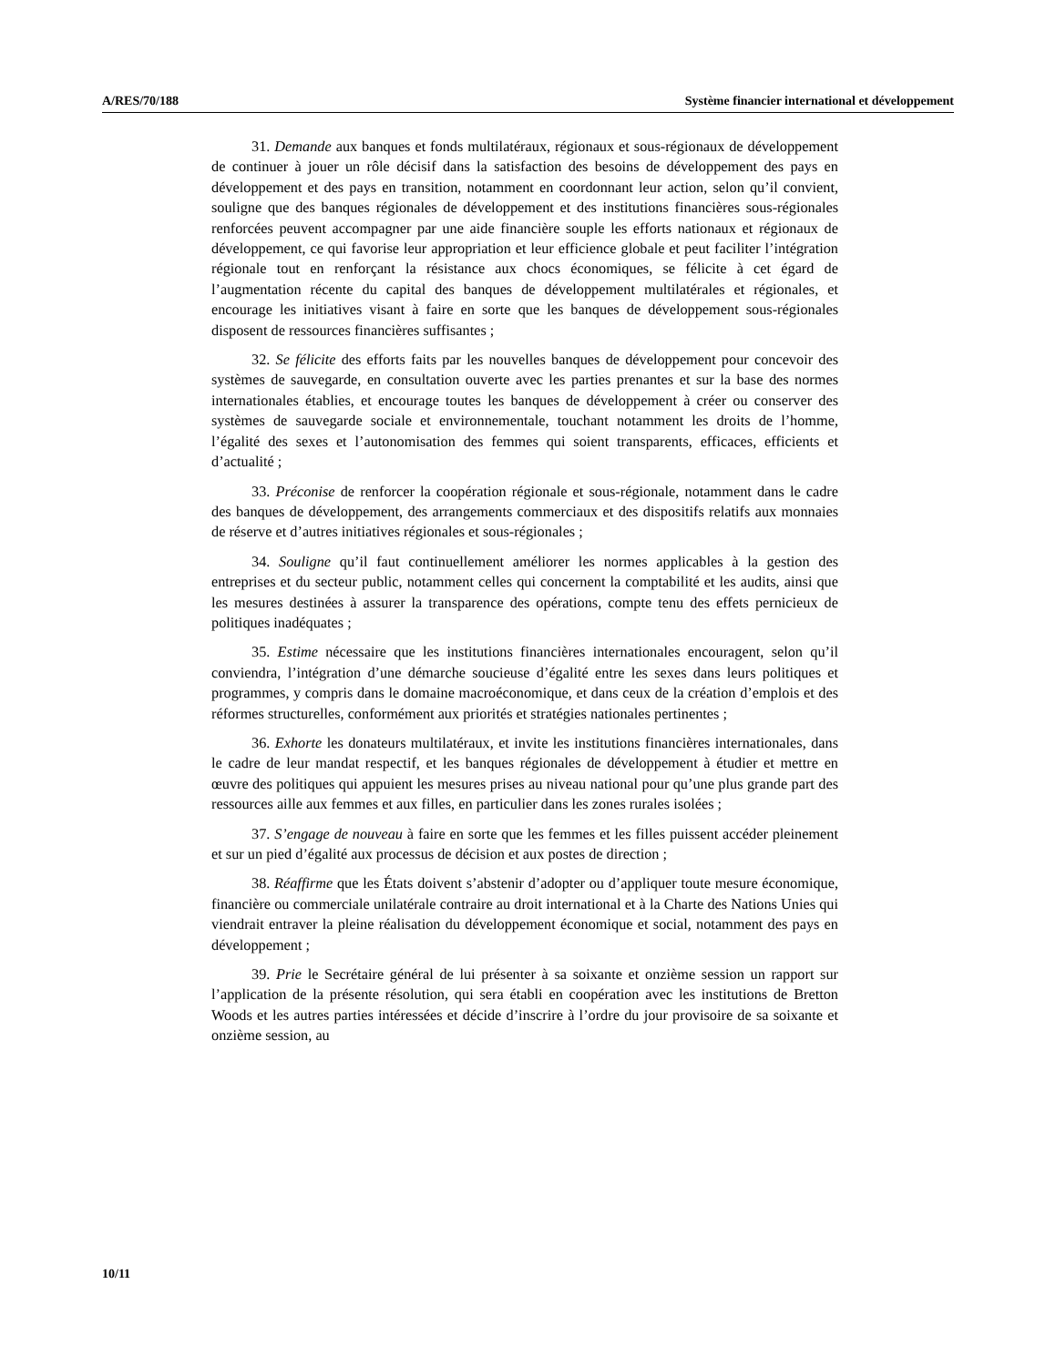A/RES/70/188 Système financier international et développement
31. Demande aux banques et fonds multilatéraux, régionaux et sous-régionaux de développement de continuer à jouer un rôle décisif dans la satisfaction des besoins de développement des pays en développement et des pays en transition, notamment en coordonnant leur action, selon qu’il convient, souligne que des banques régionales de développement et des institutions financières sous-régionales renforcées peuvent accompagner par une aide financière souple les efforts nationaux et régionaux de développement, ce qui favorise leur appropriation et leur efficience globale et peut faciliter l’intégration régionale tout en renforçant la résistance aux chocs économiques, se félicite à cet égard de l’augmentation récente du capital des banques de développement multilatérales et régionales, et encourage les initiatives visant à faire en sorte que les banques de développement sous-régionales disposent de ressources financières suffisantes ;
32. Se félicite des efforts faits par les nouvelles banques de développement pour concevoir des systèmes de sauvegarde, en consultation ouverte avec les parties prenantes et sur la base des normes internationales établies, et encourage toutes les banques de développement à créer ou conserver des systèmes de sauvegarde sociale et environnementale, touchant notamment les droits de l’homme, l’égalité des sexes et l’autonomisation des femmes qui soient transparents, efficaces, efficients et d’actualité ;
33. Préconise de renforcer la coopération régionale et sous-régionale, notamment dans le cadre des banques de développement, des arrangements commerciaux et des dispositifs relatifs aux monnaies de réserve et d’autres initiatives régionales et sous-régionales ;
34. Souligne qu’il faut continuellement améliorer les normes applicables à la gestion des entreprises et du secteur public, notamment celles qui concernent la comptabilité et les audits, ainsi que les mesures destinées à assurer la transparence des opérations, compte tenu des effets pernicieux de politiques inadéquates ;
35. Estime nécessaire que les institutions financières internationales encouragent, selon qu’il conviendra, l’intégration d’une démarche soucieuse d’égalité entre les sexes dans leurs politiques et programmes, y compris dans le domaine macroéconomique, et dans ceux de la création d’emplois et des réformes structurelles, conformément aux priorités et stratégies nationales pertinentes ;
36. Exhorte les donateurs multilatéraux, et invite les institutions financières internationales, dans le cadre de leur mandat respectif, et les banques régionales de développement à étudier et mettre en œuvre des politiques qui appuient les mesures prises au niveau national pour qu’une plus grande part des ressources aille aux femmes et aux filles, en particulier dans les zones rurales isolées ;
37. S’engage de nouveau à faire en sorte que les femmes et les filles puissent accéder pleinement et sur un pied d’égalité aux processus de décision et aux postes de direction ;
38. Réaffirme que les États doivent s’abstenir d’adopter ou d’appliquer toute mesure économique, financière ou commerciale unilatérale contraire au droit international et à la Charte des Nations Unies qui viendrait entraver la pleine réalisation du développement économique et social, notamment des pays en développement ;
39. Prie le Secrétaire général de lui présenter à sa soixante et onzième session un rapport sur l’application de la présente résolution, qui sera établi en coopération avec les institutions de Bretton Woods et les autres parties intéressées et décide d’inscrire à l’ordre du jour provisoire de sa soixante et onzième session, au
10/11